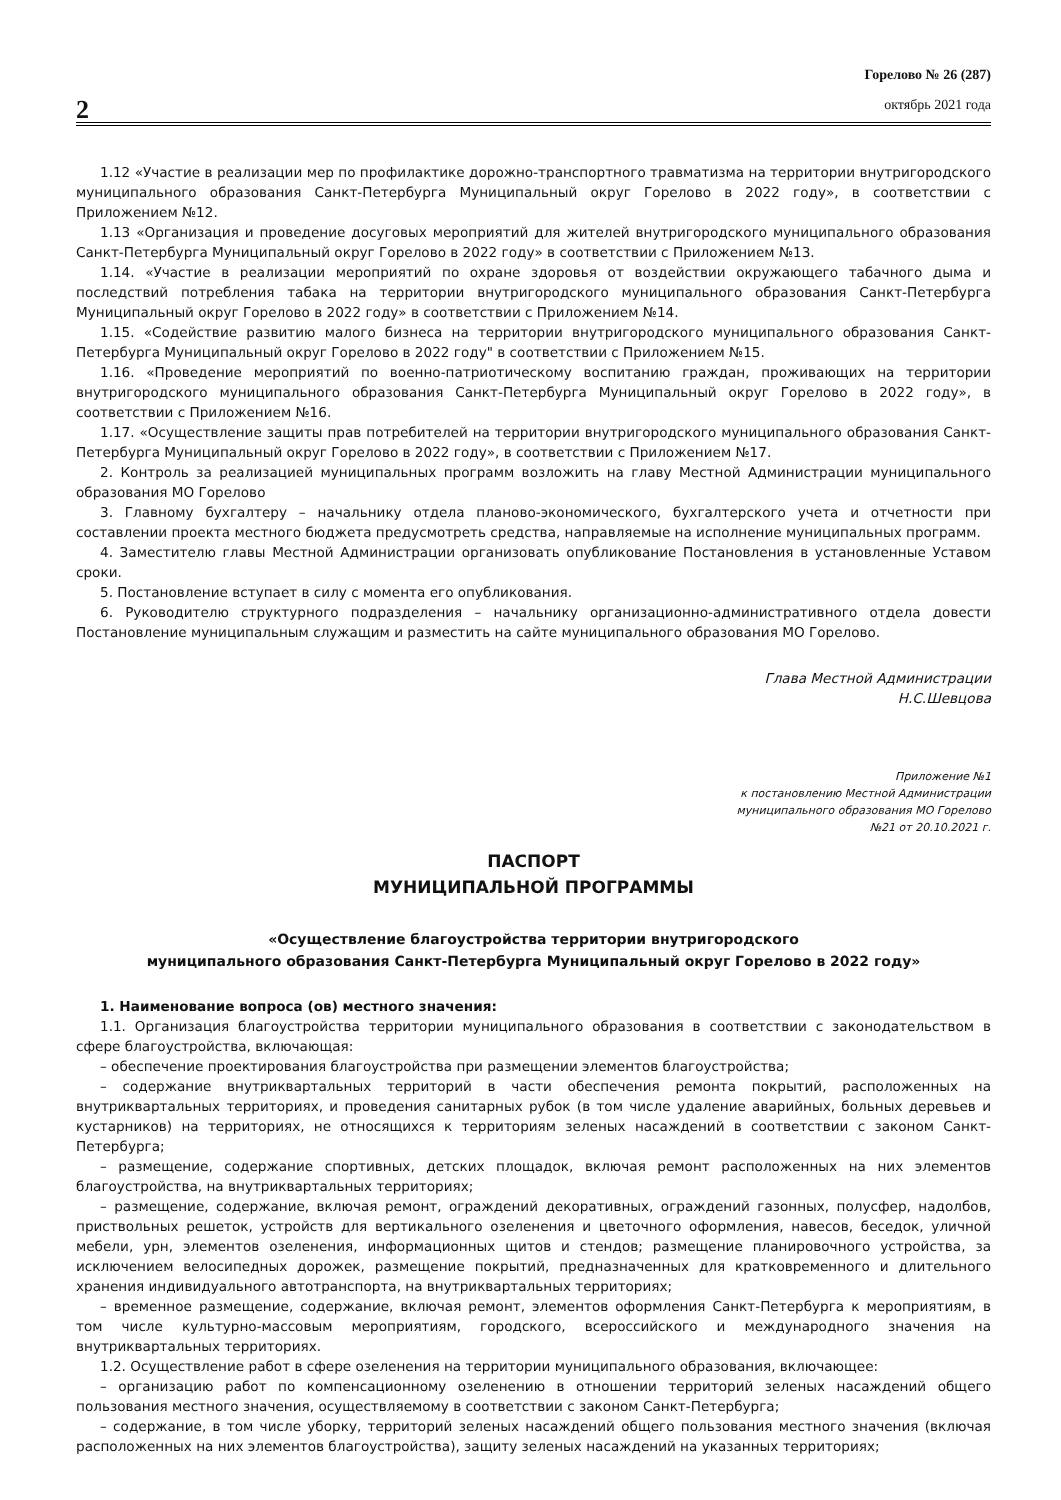2
Горелово № 26 (287)
октябрь 2021 года
1.12 «Участие в реализации мер по профилактике дорожно-транспортного травматизма на территории внутригородского муниципального образования Санкт-Петербурга Муниципальный округ Горелово в 2022 году», в соответствии с Приложением №12.
1.13 «Организация и проведение досуговых мероприятий для жителей внутригородского муниципального образования Санкт-Петербурга Муниципальный округ Горелово в 2022 году» в соответствии с Приложением №13.
1.14. «Участие в реализации мероприятий по охране здоровья от воздействии окружающего табачного дыма и последствий потребления табака на территории внутригородского муниципального образования Санкт-Петербурга Муниципальный округ Горелово в 2022 году» в соответствии с Приложением №14.
1.15. «Содействие развитию малого бизнеса на территории внутригородского муниципального образования Санкт-Петербурга Муниципальный округ Горелово в 2022 году" в соответствии с Приложением №15.
1.16. «Проведение мероприятий по военно-патриотическому воспитанию граждан, проживающих на территории внутригородского муниципального образования Санкт-Петербурга Муниципальный округ Горелово в 2022 году», в соответствии с Приложением №16.
1.17. «Осуществление защиты прав потребителей на территории внутригородского муниципального образования Санкт-Петербурга Муниципальный округ Горелово в 2022 году», в соответствии с Приложением №17.
2. Контроль за реализацией муниципальных программ возложить на главу Местной Администрации муниципального образования МО Горелово
3. Главному бухгалтеру – начальнику отдела планово-экономического, бухгалтерского учета и отчетности при составлении проекта местного бюджета предусмотреть средства, направляемые на исполнение муниципальных программ.
4. Заместителю главы Местной Администрации организовать опубликование Постановления в установленные Уставом сроки.
5. Постановление вступает в силу с момента его опубликования.
6. Руководителю структурного подразделения – начальнику организационно-административного отдела довести Постановление муниципальным служащим и разместить на сайте муниципального образования МО Горелово.
Глава Местной Администрации
Н.С.Шевцова
Приложение №1
к постановлению Местной Администрации
муниципального образования МО Горелово
№21 от 20.10.2021 г.
ПАСПОРТ
МУНИЦИПАЛЬНОЙ ПРОГРАММЫ
«Осуществление благоустройства территории внутригородского
муниципального образования Санкт-Петербурга Муниципальный округ Горелово в 2022 году»
1. Наименование вопроса (ов) местного значения:
1.1. Организация благоустройства территории муниципального образования в соответствии с законодательством в сфере благоустройства, включающая:
– обеспечение проектирования благоустройства при размещении элементов благоустройства;
– содержание внутриквартальных территорий в части обеспечения ремонта покрытий, расположенных на внутриквартальных территориях, и проведения санитарных рубок (в том числе удаление аварийных, больных деревьев и кустарников) на территориях, не относящихся к территориям зеленых насаждений в соответствии с законом Санкт-Петербурга;
– размещение, содержание спортивных, детских площадок, включая ремонт расположенных на них элементов благоустройства, на внутриквартальных территориях;
– размещение, содержание, включая ремонт, ограждений декоративных, ограждений газонных, полусфер, надолбов, приствольных решеток, устройств для вертикального озеленения и цветочного оформления, навесов, беседок, уличной мебели, урн, элементов озеленения, информационных щитов и стендов; размещение планировочного устройства, за исключением велосипедных дорожек, размещение покрытий, предназначенных для кратковременного и длительного хранения индивидуального автотранспорта, на внутриквартальных территориях;
– временное размещение, содержание, включая ремонт, элементов оформления Санкт-Петербурга к мероприятиям, в том числе культурно-массовым мероприятиям, городского, всероссийского и международного значения на внутриквартальных территориях.
1.2. Осуществление работ в сфере озеленения на территории муниципального образования, включающее:
– организацию работ по компенсационному озеленению в отношении территорий зеленых насаждений общего пользования местного значения, осуществляемому в соответствии с законом Санкт-Петербурга;
– содержание, в том числе уборку, территорий зеленых насаждений общего пользования местного значения (включая расположенных на них элементов благоустройства), защиту зеленых насаждений на указанных территориях;